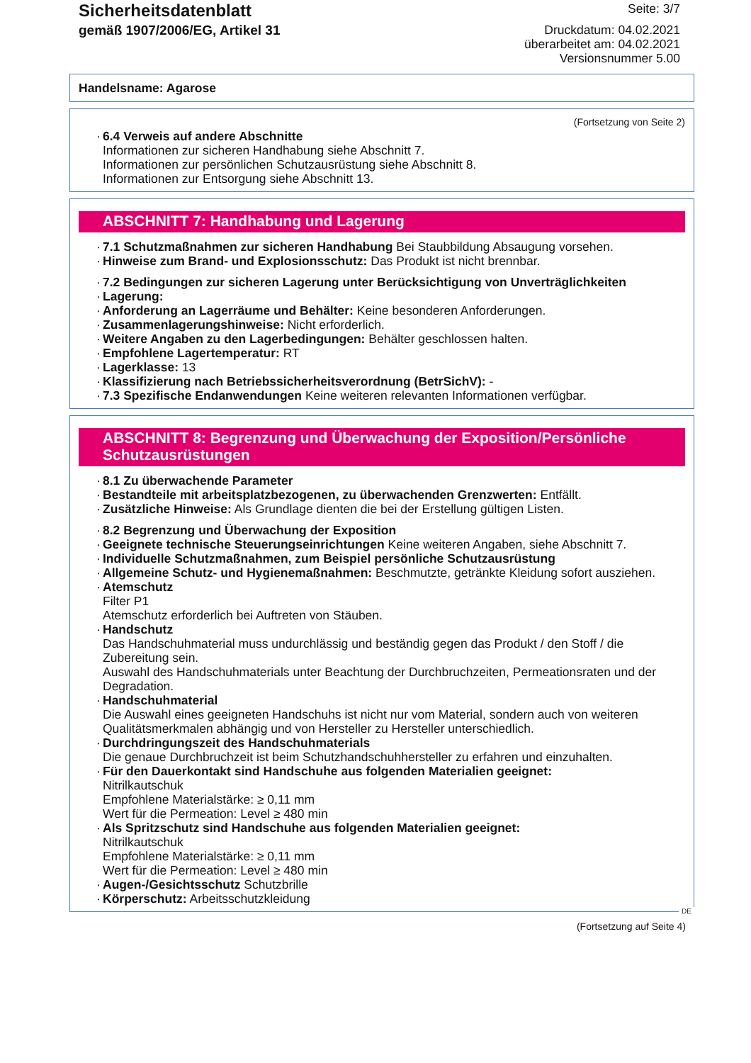Sicherheitsdatenblatt
gemäß 1907/2006/EG, Artikel 31
Seite: 3/7
Druckdatum: 04.02.2021
überarbeitet am: 04.02.2021
Versionsnummer 5.00
Handelsname: Agarose
(Fortsetzung von Seite 2)
· 6.4 Verweis auf andere Abschnitte
Informationen zur sicheren Handhabung siehe Abschnitt 7.
Informationen zur persönlichen Schutzausrüstung siehe Abschnitt 8.
Informationen zur Entsorgung siehe Abschnitt 13.
ABSCHNITT 7: Handhabung und Lagerung
· 7.1 Schutzmaßnahmen zur sicheren Handhabung Bei Staubbildung Absaugung vorsehen.
· Hinweise zum Brand- und Explosionsschutz: Das Produkt ist nicht brennbar.
· 7.2 Bedingungen zur sicheren Lagerung unter Berücksichtigung von Unverträglichkeiten
· Lagerung:
· Anforderung an Lagerräume und Behälter: Keine besonderen Anforderungen.
· Zusammenlagerungshinweise: Nicht erforderlich.
· Weitere Angaben zu den Lagerbedingungen: Behälter geschlossen halten.
· Empfohlene Lagertemperatur: RT
· Lagerklasse: 13
· Klassifizierung nach Betriebssicherheitsverordnung (BetrSichV): -
· 7.3 Spezifische Endanwendungen Keine weiteren relevanten Informationen verfügbar.
ABSCHNITT 8: Begrenzung und Überwachung der Exposition/Persönliche Schutzausrüstungen
· 8.1 Zu überwachende Parameter
· Bestandteile mit arbeitsplatzbezogenen, zu überwachenden Grenzwerten: Entfällt.
· Zusätzliche Hinweise: Als Grundlage dienten die bei der Erstellung gültigen Listen.
· 8.2 Begrenzung und Überwachung der Exposition
· Geeignete technische Steuerungseinrichtungen Keine weiteren Angaben, siehe Abschnitt 7.
· Individuelle Schutzmaßnahmen, zum Beispiel persönliche Schutzausrüstung
· Allgemeine Schutz- und Hygienemaßnahmen: Beschmutzte, getränkte Kleidung sofort ausziehen.
· Atemschutz
Filter P1
Atemschutz erforderlich bei Auftreten von Stäuben.
· Handschutz
Das Handschuhmaterial muss undurchlässig und beständig gegen das Produkt / den Stoff / die Zubereitung sein.
Auswahl des Handschuhmaterials unter Beachtung der Durchbruchzeiten, Permeationsraten und der Degradation.
· Handschuhmaterial
Die Auswahl eines geeigneten Handschuhs ist nicht nur vom Material, sondern auch von weiteren Qualitätsmerkmalen abhängig und von Hersteller zu Hersteller unterschiedlich.
· Durchdringungszeit des Handschuhmaterials
Die genaue Durchbruchzeit ist beim Schutzhandschuhhersteller zu erfahren und einzuhalten.
· Für den Dauerkontakt sind Handschuhe aus folgenden Materialien geeignet:
Nitrilkautschuk
Empfohlene Materialstärke: ≥ 0,11 mm
Wert für die Permeation: Level ≥ 480 min
· Als Spritzschutz sind Handschuhe aus folgenden Materialien geeignet:
Nitrilkautschuk
Empfohlene Materialstärke: ≥ 0,11 mm
Wert für die Permeation: Level ≥ 480 min
· Augen-/Gesichtsschutz Schutzbrille
· Körperschutz: Arbeitsschutzkleidung
DE
(Fortsetzung auf Seite 4)